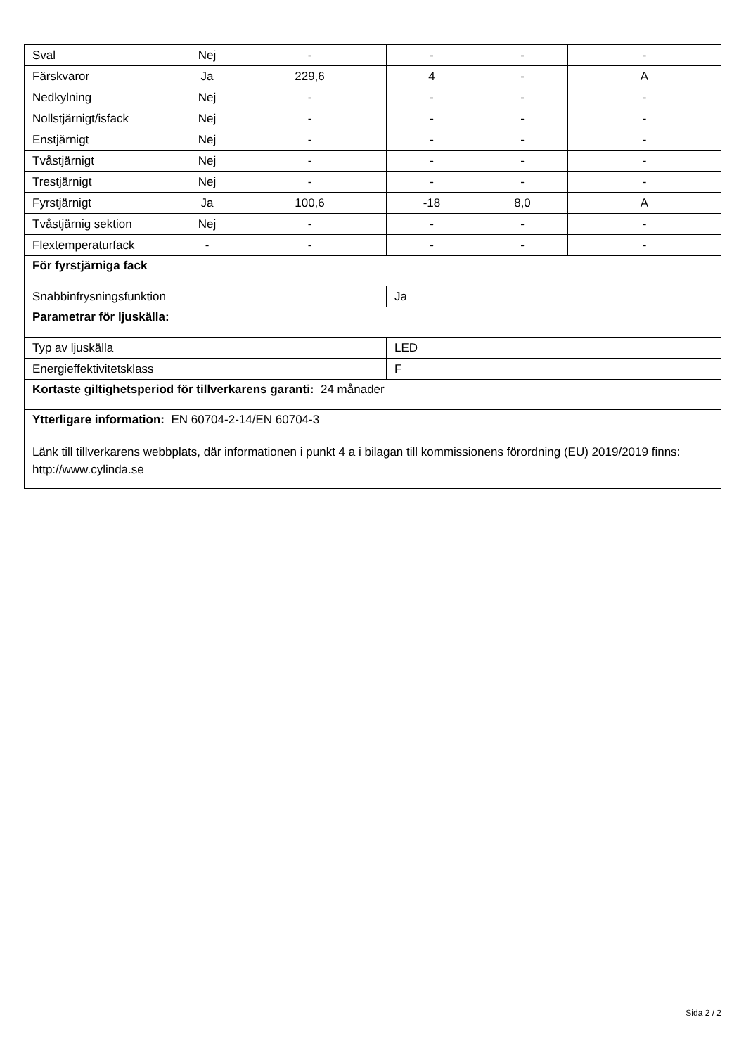| Sval | Nej | - | - | - | - |
| Färskvaror | Ja | 229,6 | 4 | - | A |
| Nedkylning | Nej | - | - | - | - |
| Nollstjärnigt/isfack | Nej | - | - | - | - |
| Enstjärnigt | Nej | - | - | - | - |
| Tvåstjärnigt | Nej | - | - | - | - |
| Trestjärnigt | Nej | - | - | - | - |
| Fyrstjärnigt | Ja | 100,6 | -18 | 8,0 | A |
| Tvåstjärnig sektion | Nej | - | - | - | - |
| Flextemperaturfack | - | - | - | - | - |
| För fyrstjärniga fack | | | | | |
| Snabbinfrysningsfunktion | | | Ja | | |
| Parametrar för ljuskälla: | | | | | |
| Typ av ljuskälla | | | LED | | |
| Energieffektivitetsklass | | | F | | |
| Kortaste giltighetsperiod för tillverkarens garanti: 24 månader | | | | | |
| Ytterligare information: EN 60704-2-14/EN 60704-3 | | | | | |
| Länk till tillverkarens webbplats, där informationen i punkt 4 a i bilagan till kommissionens förordning (EU) 2019/2019 finns: http://www.cylinda.se | | | | | |
Sida 2 / 2